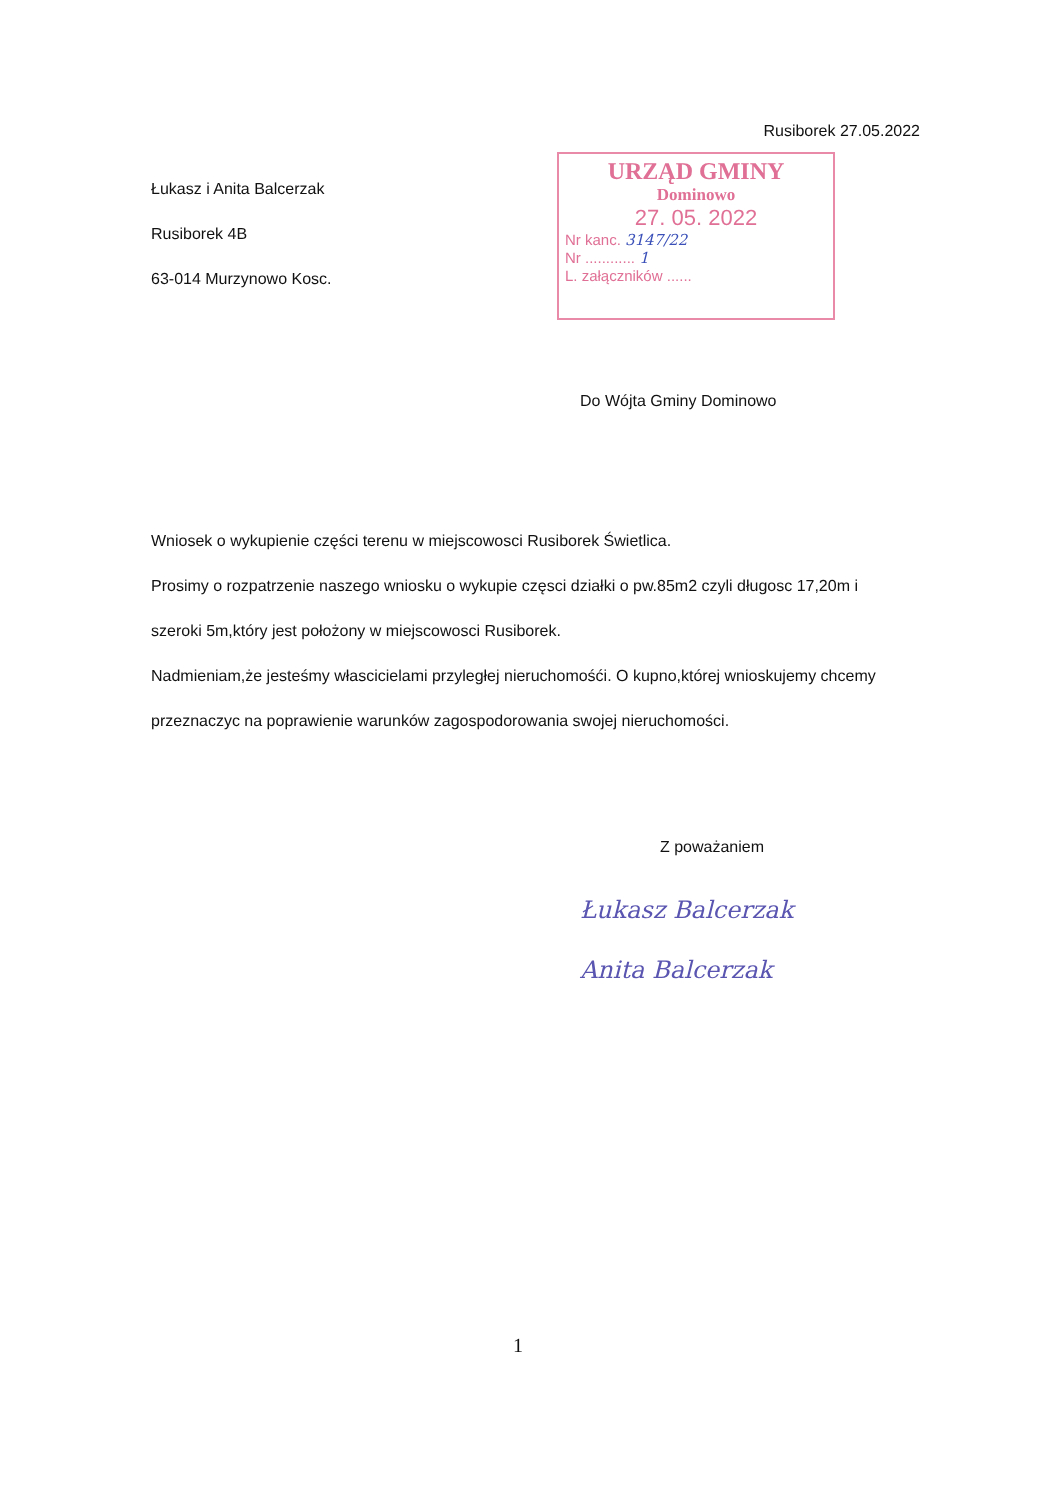Rusiborek 27.05.2022
Łukasz i Anita Balcerzak
Rusiborek 4B
63-014 Murzynowo Kosc.
URZĄD GMINY
Dominowo
27. 05. 2022
Nr kanc. 3147/22
Nr ............ 1
L. załączników ......
Do Wójta Gminy Dominowo
Wniosek o wykupienie części terenu w miejscowosci Rusiborek Świetlica.
Prosimy o rozpatrzenie naszego wniosku o wykupie częsci działki o pw.85m2 czyli długosc 17,20m i szeroki 5m,który jest położony w miejscowosci Rusiborek.
Nadmieniam,że jesteśmy włascicielami przyległej nieruchomośći. O kupno,której wnioskujemy chcemy przeznaczyc na poprawienie warunków zagospodorowania swojej nieruchomości.
Z poważaniem
Łukasz Balcerzak
Anita Balcerzak
1